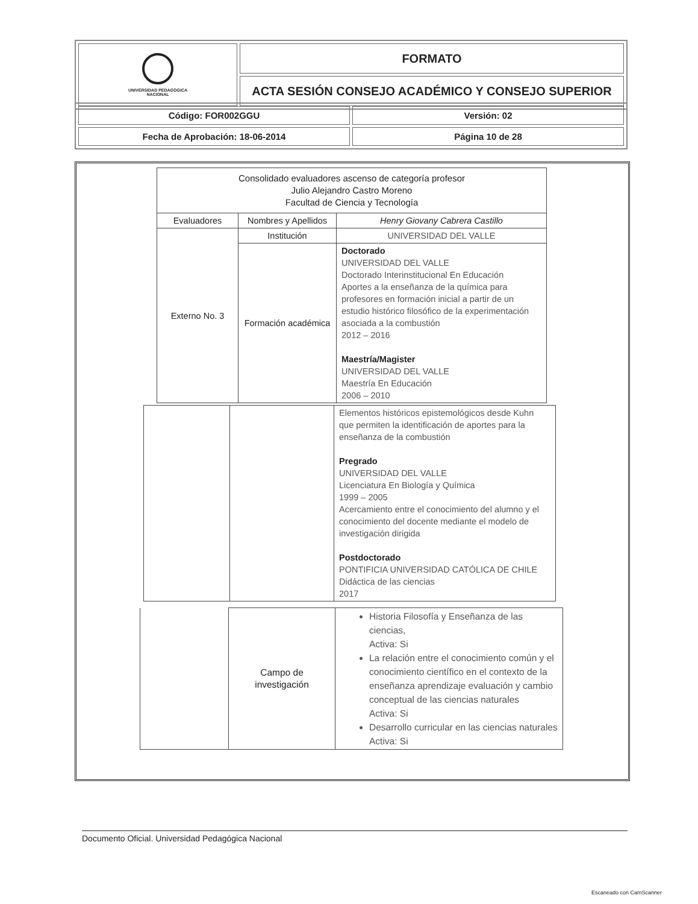| UNIVERSIDAD PEDAGOGICA NACIONAL | FORMATO |
| | ACTA SESIÓN CONSEJO ACADÉMICO Y CONSEJO SUPERIOR |
| Código: FOR002GGU | Versión: 02 |
| Fecha de Aprobación: 18-06-2014 | Página 10 de 28 |
| Consolidado evaluadores ascenso de categoría profesor Julio Alejandro Castro Moreno Facultad de Ciencia y Tecnología | | |
| Evaluadores | Nombres y Apellidos | Henry Giovany Cabrera Castillo |
| Externo No. 3 | Institución | UNIVERSIDAD DEL VALLE |
| | Formación académica | Doctorado UNIVERSIDAD DEL VALLE Doctorado Interinstitucional En Educación Aportes a la enseñanza de la química para profesores en formación inicial a partir de un estudio histórico filosófico de la experimentación asociada a la combustión 2012 – 2016 Maestría/Magister UNIVERSIDAD DEL VALLE Maestría En Educación 2006 – 2010 |
| | | Elementos históricos epistemológicos desde Kuhn que permiten la identificación de aportes para la enseñanza de la combustión Pregrado UNIVERSIDAD DEL VALLE Licenciatura En Biología y Química 1999 – 2005 Acercamiento entre el conocimiento del alumno y el conocimiento del docente mediante el modelo de investigación dirigida Postdoctorado PONTIFICIA UNIVERSIDAD CATÓLICA DE CHILE Didáctica de las ciencias 2017 |
| | Campo de investigación | Historia Filosofía y Enseñanza de las ciencias, Activa: Si La relación entre el conocimiento común y el conocimiento científico en el contexto de la enseñanza aprendizaje evaluación y cambio conceptual de las ciencias naturales Activa: Si Desarrollo curricular en las ciencias naturales Activa: Si |
Documento Oficial. Universidad Pedagógica Nacional
Escaneado con CamScanner